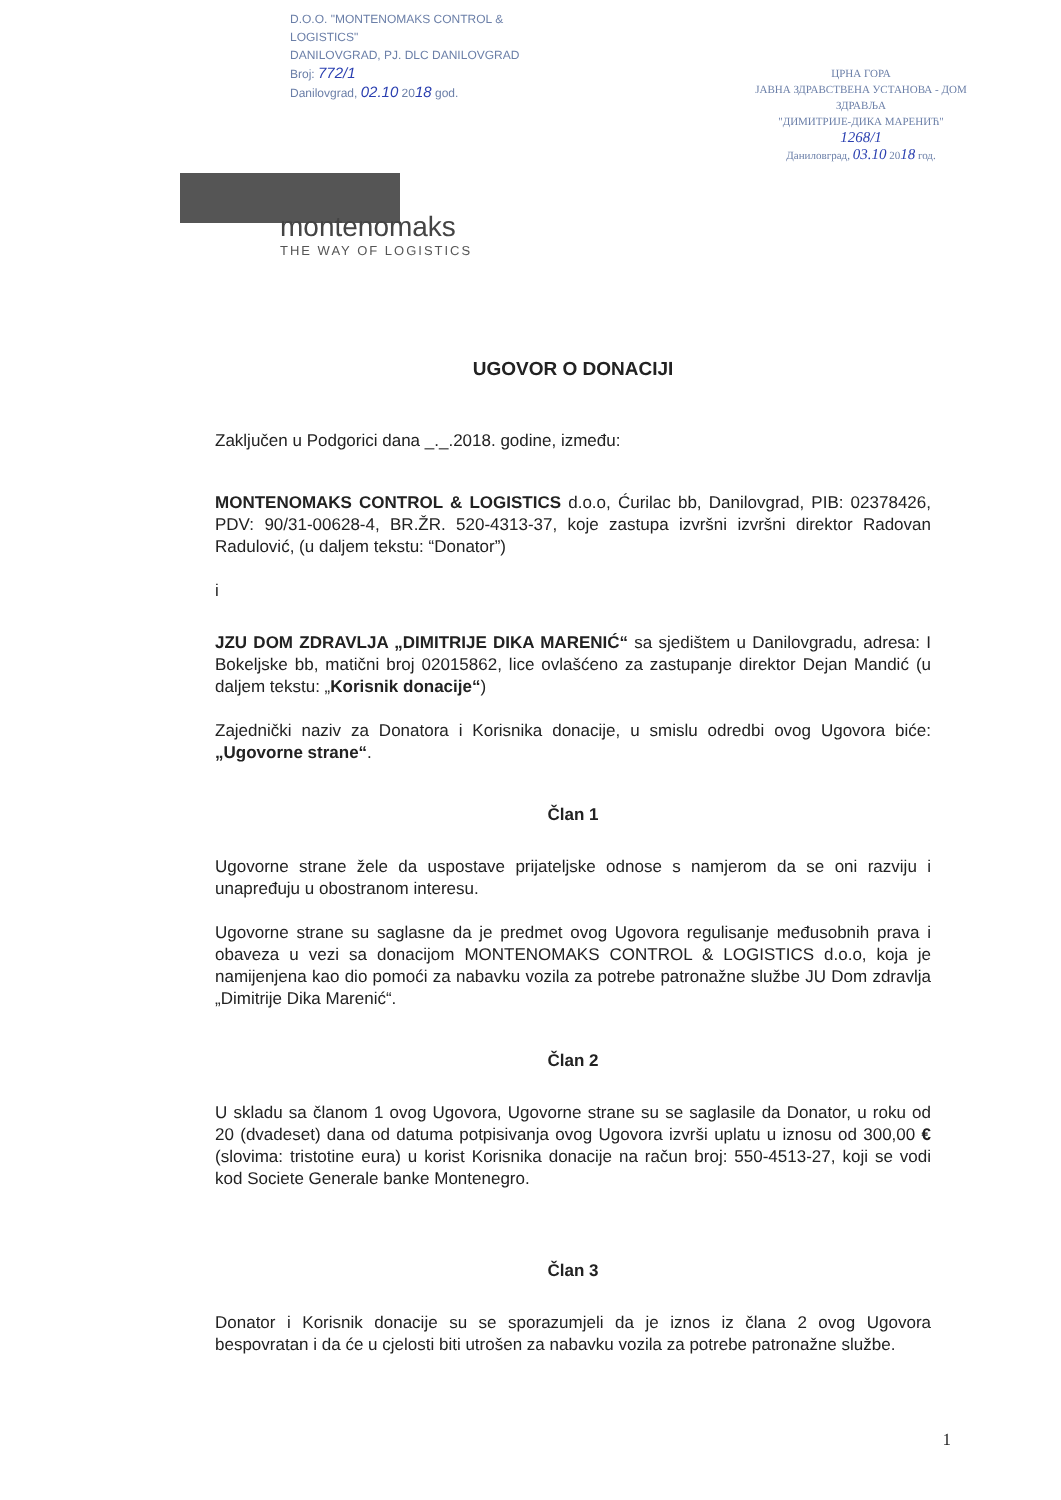D.O.O. "MONTENOMAKS CONTROL & LOGISTICS"
DANILOVGRAD, PJ. DLC DANILOVGRAD
Broj: 772/1
Danilovgrad, 02.10 2018 god.
ЦРНА ГОРА
ЈАВНА ЗДРАВСТВЕНА УСТАНОВА - ДОМ ЗДРАВЉА
"ДИМИТРИЈЕ-ДИКА МАРЕНИЋ"
1268/1
Даниловград, 03.10 2018 год.
montenomaks
THE WAY OF LOGISTICS
UGOVOR O DONACIJI
Zaključen u Podgorici dana _._.2018. godine, između:
MONTENOMAKS CONTROL & LOGISTICS d.o.o, Ćurilac bb, Danilovgrad, PIB: 02378426, PDV: 90/31-00628-4, BR.ŽR. 520-4313-37, koje zastupa izvršni izvršni direktor Radovan Radulović, (u daljem tekstu: “Donator”)
i
JZU DOM ZDRAVLJA „DIMITRIJE DIKA MARENIĆ“ sa sjedištem u Danilovgradu, adresa: I Bokeljske bb, matični broj 02015862, lice ovlašćeno za zastupanje direktor Dejan Mandić (u daljem tekstu: „Korisnik donacije“)
Zajednički naziv za Donatora i Korisnika donacije, u smislu odredbi ovog Ugovora biće: „Ugovorne strane“.
Član 1
Ugovorne strane žele da uspostave prijateljske odnose s namjerom da se oni razviju i unapređuju u obostranom interesu.
Ugovorne strane su saglasne da je predmet ovog Ugovora regulisanje međusobnih prava i obaveza u vezi sa donacijom MONTENOMAKS CONTROL & LOGISTICS d.o.o, koja je namijenjena kao dio pomoći za nabavku vozila za potrebe patronažne službe JU Dom zdravlja „Dimitrije Dika Marenić“.
Član 2
U skladu sa članom 1 ovog Ugovora, Ugovorne strane su se saglasile da Donator, u roku od 20 (dvadeset) dana od datuma potpisivanja ovog Ugovora izvrši uplatu u iznosu od 300,00 € (slovima: tristotine eura) u korist Korisnika donacije na račun broj: 550-4513-27, koji se vodi kod Societe Generale banke Montenegro.
Član 3
Donator i Korisnik donacije su se sporazumjeli da je iznos iz člana 2 ovog Ugovora bespovratan i da će u cjelosti biti utrošen za nabavku vozila za potrebe patronažne službe.
1